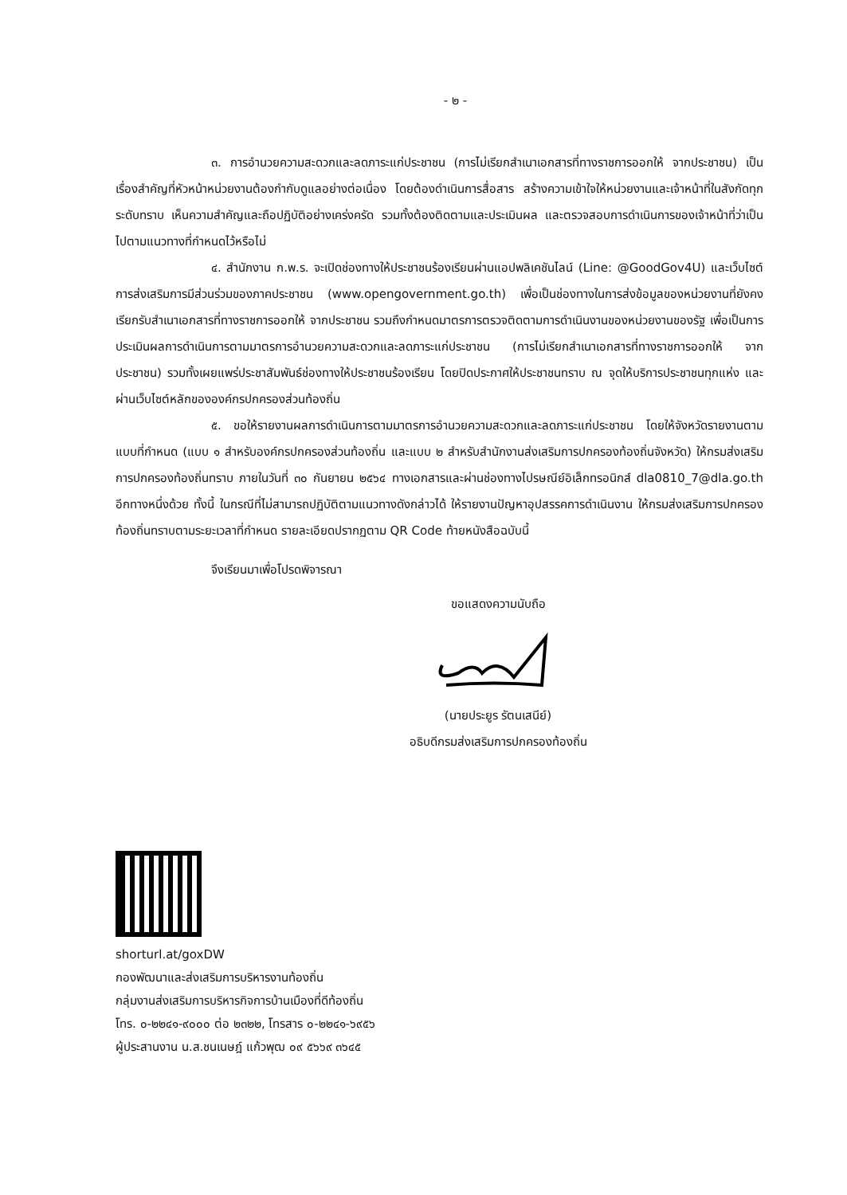- ๒ -
๓. การอำนวยความสะดวกและลดภาระแก่ประชาชน (การไม่เรียกสำเนาเอกสารที่ทางราชการออกให้ จากประชาชน) เป็นเรื่องสำคัญที่หัวหน้าหน่วยงานต้องกำกับดูแลอย่างต่อเนื่อง โดยต้องดำเนินการสื่อสาร สร้างความเข้าใจให้หน่วยงานและเจ้าหน้าที่ในสังกัดทุกระดับทราบ เห็นความสำคัญและถือปฏิบัติอย่างเคร่งครัด รวมทั้งต้องติดตามและประเมินผล และตรวจสอบการดำเนินการของเจ้าหน้าที่ว่าเป็นไปตามแนวทางที่กำหนดไว้หรือไม่
๔. สำนักงาน ก.พ.ร. จะเปิดช่องทางให้ประชาชนร้องเรียนผ่านแอปพลิเคชันไลน์ (Line: @GoodGov4U) และเว็บไซต์การส่งเสริมการมีส่วนร่วมของภาคประชาชน (www.opengovernment.go.th) เพื่อเป็นช่องทางในการส่งข้อมูลของหน่วยงานที่ยังคงเรียกรับสำเนาเอกสารที่ทางราชการออกให้ จากประชาชน รวมถึงกำหนดมาตรการตรวจติดตามการดำเนินงานของหน่วยงานของรัฐ เพื่อเป็นการประเมินผลการดำเนินการตามมาตรการอำนวยความสะดวกและลดภาระแก่ประชาชน (การไม่เรียกสำเนาเอกสารที่ทางราชการออกให้ จากประชาชน) รวมทั้งเผยแพร่ประชาสัมพันธ์ช่องทางให้ประชาชนร้องเรียน โดยปิดประกาศให้ประชาชนทราบ ณ จุดให้บริการประชาชนทุกแห่ง และผ่านเว็บไซต์หลักขององค์กรปกครองส่วนท้องถิ่น
๕. ขอให้รายงานผลการดำเนินการตามมาตรการอำนวยความสะดวกและลดภาระแก่ประชาชน โดยให้จังหวัดรายงานตามแบบที่กำหนด (แบบ ๑ สำหรับองค์กรปกครองส่วนท้องถิ่น และแบบ ๒ สำหรับสำนักงานส่งเสริมการปกครองท้องถิ่นจังหวัด) ให้กรมส่งเสริมการปกครองท้องถิ่นทราบ ภายในวันที่ ๓๐ กันยายน ๒๕๖๔ ทางเอกสารและผ่านช่องทางไปรษณีย์อิเล็กทรอนิกส์ dla0810_7@dla.go.th อีกทางหนึ่งด้วย ทั้งนี้ ในกรณีที่ไม่สามารถปฏิบัติตามแนวทางดังกล่าวได้ ให้รายงานปัญหาอุปสรรคการดำเนินงาน ให้กรมส่งเสริมการปกครองท้องถิ่นทราบตามระยะเวลาที่กำหนด รายละเอียดปรากฏตาม QR Code ท้ายหนังสือฉบับนี้
จึงเรียนมาเพื่อโปรดพิจารณา
ขอแสดงความนับถือ
(นายประยูร รัตนเสนีย์)
อธิบดีกรมส่งเสริมการปกครองท้องถิ่น
shorturl.at/goxDW
กองพัฒนาและส่งเสริมการบริหารงานท้องถิ่น
กลุ่มงานส่งเสริมการบริหารกิจการบ้านเมืองที่ดีท้องถิ่น
โทร. ๐-๒๒๔๑-๙๐๐๐ ต่อ ๒๓๒๒, โทรสาร ๐-๒๒๔๑-๖๙๕๖
ผู้ประสานงาน น.ส.ชนเนษฎ์ แก้วพุฒ ๐๙ ๕๖๖๙ ๓๖๔๕